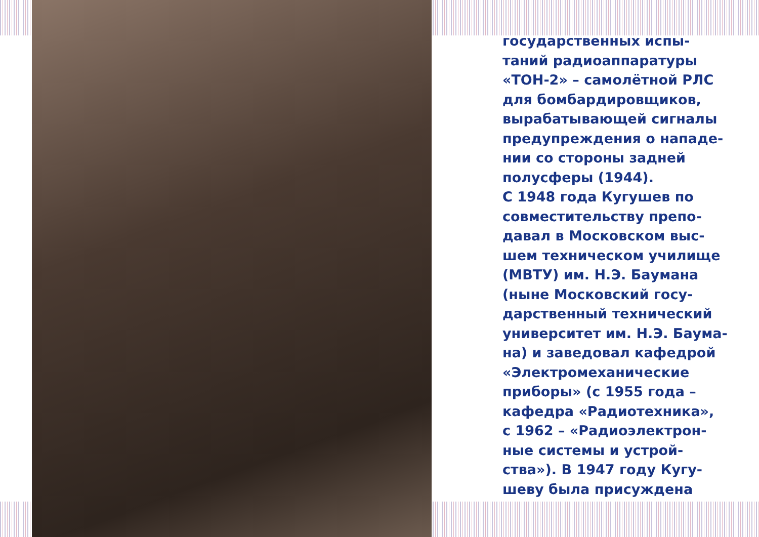государственных испы-
таний радиоаппаратуры
«ТОН-2» – самолётной РЛС
для бомбардировщиков,
вырабатывающей сигналы
предупреждения о нападе-
нии со стороны задней
полусферы (1944).
С 1948 года Кугушев по
совместительству препо-
давал в Московском выс-
шем техническом училище
(МВТУ) им. Н.Э. Баумана
(ныне Московский госу-
дарственный технический
университет им. Н.Э. Баума-
на) и заведовал кафедрой
«Электромеханические
приборы» (с 1955 года –
кафедра «Радиотехника»,
с 1962 – «Радиоэлектрон-
ные системы и устрой-
ства»). В 1947 году Кугу-
шеву была присуждена